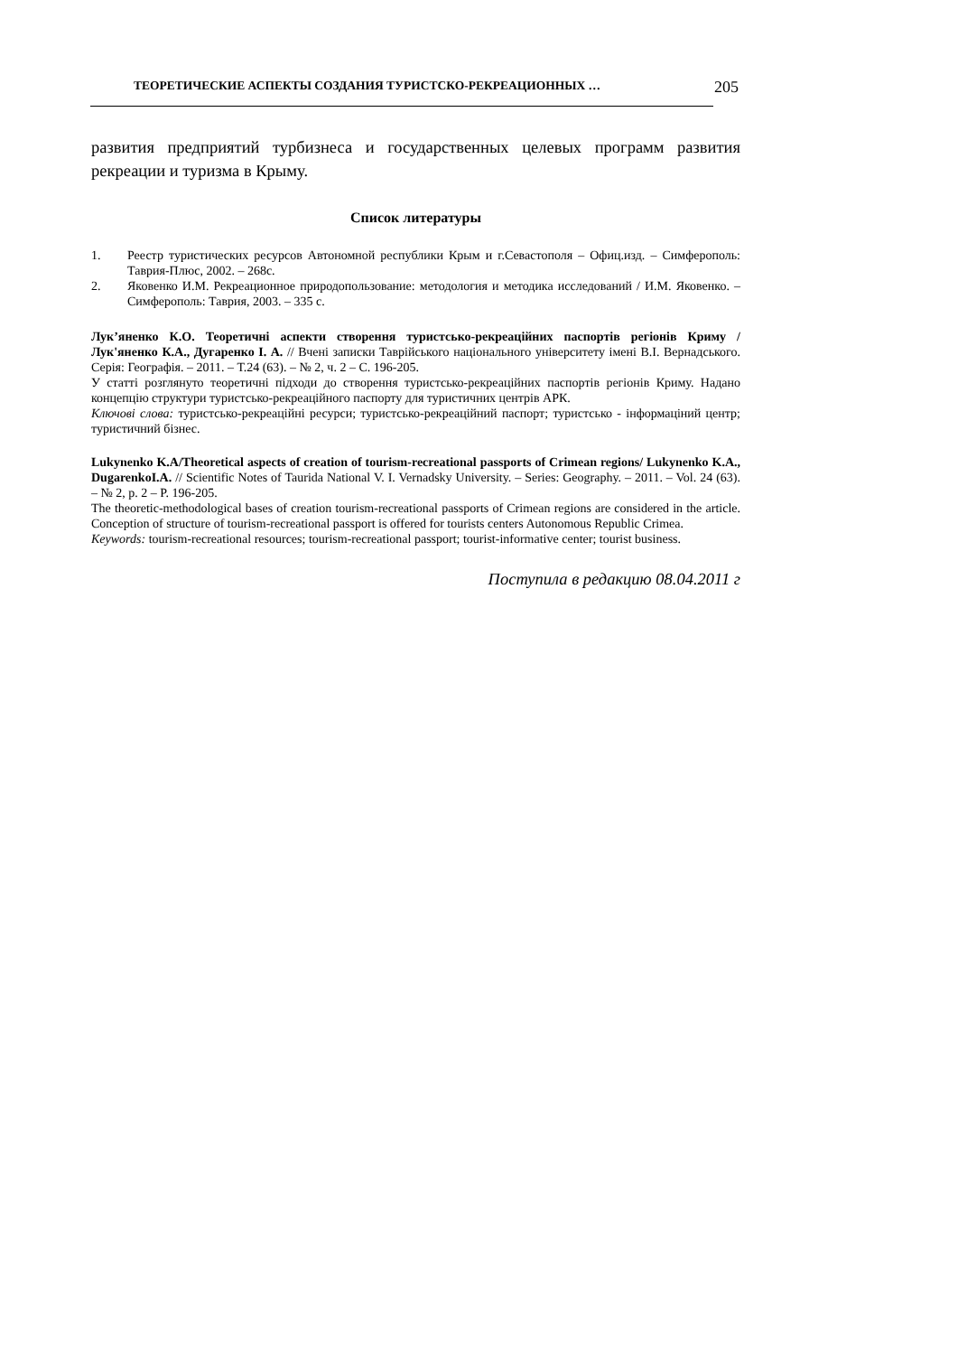ТЕОРЕТИЧЕСКИЕ АСПЕКТЫ СОЗДАНИЯ ТУРИСТСКО-РЕКРЕАЦИОННЫХ … 205
развития предприятий турбизнеса и государственных целевых программ развития рекреации и туризма в Крыму.
Список литературы
1. Реестр туристических ресурсов Автономной республики Крым и г.Севастополя – Офиц.изд. – Симферополь: Таврия-Плюс, 2002. – 268с.
2. Яковенко И.М. Рекреационное природопользование: методология и методика исследований / И.М. Яковенко. – Симферополь: Таврия, 2003. – 335 с.
Лук’яненко К.О. Теоретичні аспекти створення туристсько-рекреаційних паспортів регіонів Криму / Лук'яненко К.А., Дугаренко І. А. // Вчені записки Таврійського національного університету імені В.І. Вернадського. Серія: Географія. – 2011. – Т.24 (63). – № 2, ч. 2 – С. 196-205.
У статті розглянуто теоретичні підходи до створення туристсько-рекреаційних паспортів регіонів Криму. Надано концепцію структури туристсько-рекреаційного паспорту для туристичних центрів АРК.
Ключові слова: туристсько-рекреаційні ресурси; туристсько-рекреаційний паспорт; туристсько - інформаціний центр; туристичний бізнес.
Lukynenko K.A/Theoretical aspects of creation of tourism-recreational passports of Crimean regions/ Lukynenko K.A., DugarenkoI.A. // Scientific Notes of Taurida National V. I. Vernadsky University. – Series: Geography. – 2011. – Vol. 24 (63). – № 2, p. 2 – P. 196-205.
The theoretic-methodological bases of creation tourism-recreational passports of Crimean regions are considered in the article. Conception of structure of tourism-recreational passport is offered for tourists centers Autonomous Republic Crimea.
Keywords: tourism-recreational resources; tourism-recreational passport; tourist-informative center; tourist business.
Поступила в редакцию 08.04.2011 г